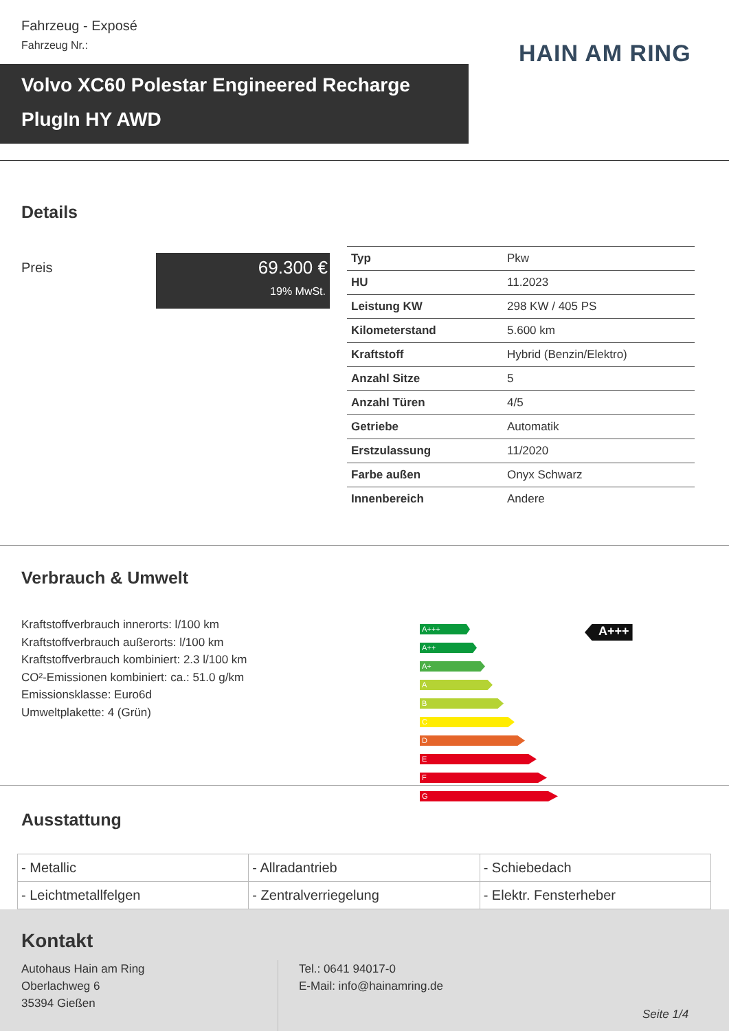Fahrzeug - Exposé
Fahrzeug Nr.:
HAIN AM RING
Volvo XC60 Polestar Engineered Recharge PlugIn HY AWD
Details
Preis
69.300 €
19% MwSt.
| Typ | Pkw |
| HU | 11.2023 |
| Leistung KW | 298 KW / 405 PS |
| Kilometerstand | 5.600 km |
| Kraftstoff | Hybrid (Benzin/Elektro) |
| Anzahl Sitze | 5 |
| Anzahl Türen | 4/5 |
| Getriebe | Automatik |
| Erstzulassung | 11/2020 |
| Farbe außen | Onyx Schwarz |
| Innenbereich | Andere |
Verbrauch & Umwelt
Kraftstoffverbrauch innerorts: l/100 km
Kraftstoffverbrauch außerorts: l/100 km
Kraftstoffverbrauch kombiniert: 2.3 l/100 km
CO²-Emissionen kombiniert: ca.: 51.0 g/km
Emissionsklasse: Euro6d
Umweltplakette: 4 (Grün)
A+++
A++
A+
A
B
C
D
E
F
G
A+++
Ausstattung
| - Metallic | - Allradantrieb | - Schiebedach |
| - Leichtmetallfelgen | - Zentralverriegelung | - Elektr. Fensterheber |
Kontakt
Autohaus Hain am Ring
Oberlachweg 6
35394 Gießen
Tel.: 0641 94017-0
E-Mail: info@hainamring.de
Seite 1/4